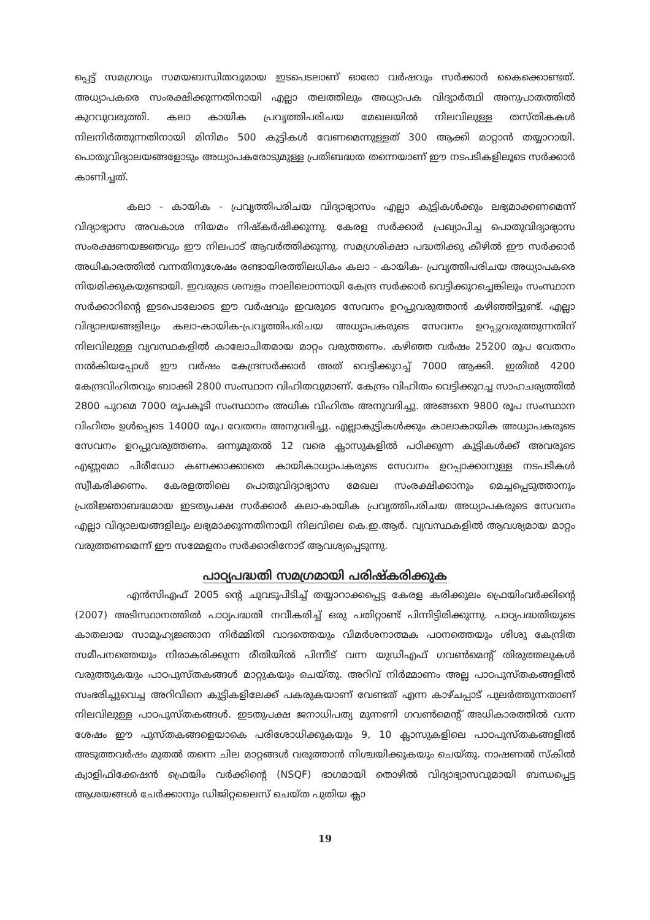പ്പെട്ട് സമഗ്രവും സമയബന്ധിതവുമായ ഇടപെടലാണ് ഓരോ വർഷവും സർക്കാർ കൈക്കൊണ്ടത്. അധ്യാപകരെ സംരക്ഷിക്കുന്നതിനായി എല്ലാ തലത്തിലും അധ്യാപക വിദ്യാർത്ഥി അനുപാതത്തിൽ കുറവുവരുത്തി. കലാ കായിക പ്രവൃത്തിപരിചയ മേഖലയിൽ നിലവിലുള്ള തസ്തികകൾ നിലനിർത്തുന്നതിനായി മിനിമം 500 കുട്ടികൾ വേണമെന്നുള്ളത് 300 ആക്കി മാറ്റാൻ തയ്യാറായി. പൊതുവിദ്യാലയങ്ങളോടും അധ്യാപകരോടുമുള്ള പ്രതിബദ്ധത തന്നെയാണ് ഈ നടപടികളിലൂടെ സർക്കാർ കാണിച്ചത്.
കലാ - കായിക - പ്രവൃത്തിപരിചയ വിദ്യാഭ്യാസം എല്ലാ കുട്ടികൾക്കും ലഭ്യമാക്കണമെന്ന് വിദ്യാഭ്യാസ അവകാശ നിയമം നിഷ്കർഷിക്കുന്നു. കേരള സർക്കാർ പ്രഖ്യാപിച്ച പൊതുവിദ്യാഭ്യാസ സംരക്ഷണയജ്ഞവും ഈ നിലപാട് ആവർത്തിക്കുന്നു. സമഗ്രശിക്ഷാ പദ്ധതിക്കു കീഴിൽ ഈ സർക്കാർ അധികാരത്തിൽ വന്നതിനുശേഷം രണ്ടായിരത്തിലധികം കലാ - കായിക- പ്രവൃത്തിപരിചയ അധ്യാപകരെ നിയമിക്കുകയുണ്ടായി. ഇവരുടെ ശമ്പളം നാലിലൊന്നായി കേന്ദ്ര സർക്കാർ വെട്ടിക്കുറച്ചെങ്കിലും സംസ്ഥാന സർക്കാറിന്റെ ഇടപെടലോടെ ഈ വർഷവും ഇവരുടെ സേവനം ഉറപ്പുവരുത്താൻ കഴിഞ്ഞിട്ടുണ്ട്. എല്ലാ വിദ്യാലയങ്ങളിലും കലാ-കായിക-പ്രവൃത്തിപരിചയ അധ്യാപകരുടെ സേവനം ഉറപ്പുവരുത്തുന്നതിന് നിലവിലുള്ള വ്യവസ്ഥകളിൽ കാലോചിതമായ മാറ്റം വരുത്തണം. കഴിഞ്ഞ വർഷം 25200 രൂപ വേതനം നൽകിയപ്പോൾ ഈ വർഷം കേന്ദ്രസർക്കാർ അത് വെട്ടിക്കുറച്ച് 7000 ആക്കി. ഇതിൽ 4200 കേന്ദ്രവിഹിതവും ബാക്കി 2800 സംസ്ഥാന വിഹിതവുമാണ്. കേന്ദ്രം വിഹിതം വെട്ടിക്കുറച്ച സാഹചര്യത്തിൽ 2800 പുറമെ 7000 രൂപകൂടി സംസ്ഥാനം അധിക വിഹിതം അനുവദിച്ചു. അങ്ങനെ 9800 രൂപ സംസ്ഥാന വിഹിതം ഉൾപ്പെടെ 14000 രൂപ വേതനം അനുവദിച്ചു. എല്ലാകുട്ടികൾക്കും കാലാകായിക അധ്യാപകരുടെ സേവനം ഉറപ്പുവരുത്തണം. ഒന്നുമുതൽ 12 വരെ ക്ലാസുകളിൽ പഠിക്കുന്ന കുട്ടികൾക്ക് അവരുടെ എണ്ണമോ പിരീഡോ കണക്കാക്കാതെ കായികാധ്യാപകരുടെ സേവനം ഉറപ്പാക്കാനുള്ള നടപടികൾ സ്വീകരിക്കണം. കേരളത്തിലെ പൊതുവിദ്യാഭ്യാസ മേഖല സംരക്ഷിക്കാനും മെച്ചപ്പെടുത്താനും പ്രതിജ്ഞാബദ്ധമായ ഇടതുപക്ഷ സർക്കാർ കലാ-കായിക പ്രവൃത്തിപരിചയ അധ്യാപകരുടെ സേവനം എല്ലാ വിദ്യാലയങ്ങളിലും ലഭ്യമാക്കുന്നതിനായി നിലവിലെ കെ.ഇ.ആർ. വ്യവസ്ഥകളിൽ ആവശ്യമായ മാറ്റം വരുത്തണമെന്ന് ഈ സമ്മേളനം സർക്കാരിനോട് ആവശ്യപ്പെടുന്നു.
പാഠ്യപദ്ധതി സമഗ്രമായി പരിഷ്കരിക്കുക
എൻസിഎഫ് 2005 ന്റെ ചുവടുപിടിച്ച് തയ്യാറാക്കപ്പെട്ട കേരള കരിക്കുലം ഫ്രെയിംവർക്കിന്റെ (2007) അടിസ്ഥാനത്തിൽ പാഠ്യപദ്ധതി നവീകരിച്ച് ഒരു പതിറ്റാണ്ട് പിന്നിട്ടിരിക്കുന്നു. പാഠ്യപദ്ധതിയുടെ കാതലായ സാമൂഹ്യജ്ഞാന നിർമ്മിതി വാദത്തെയും വിമർശനാത്മക പഠനത്തെയും ശിശു കേന്ദ്രിത സമീപനത്തെയും നിരാകരിക്കുന്ന രീതിയിൽ പിന്നീട് വന്ന യുഡിഎഫ് ഗവൺമെന്റ് തിരുത്തലുകൾ വരുത്തുകയും പാഠപുസ്തകങ്ങൾ മാറ്റുകയും ചെയ്തു. അറിവ് നിർമ്മാണം അല്ല പാഠപുസ്തകങ്ങളിൽ സംഭരിച്ചുവെച്ച അറിവിനെ കുട്ടികളിലേക്ക് പകരുകയാണ് വേണ്ടത് എന്ന കാഴ്ചപ്പാട് പുലർത്തുന്നതാണ് നിലവിലുള്ള പാഠപുസ്തകങ്ങൾ. ഇടതുപക്ഷ ജനാധിപത്യ മുന്നണി ഗവൺമെന്റ് അധികാരത്തിൽ വന്ന ശേഷം ഈ പുസ്തകങ്ങളെയാകെ പരിശോധിക്കുകയും 9, 10 ക്ലാസുകളിലെ പാഠപുസ്തകങ്ങളിൽ അടുത്തവർഷം മുതൽ തന്നെ ചില മാറ്റങ്ങൾ വരുത്താൻ നിശ്ചയിക്കുകയും ചെയ്തു. നാഷണൽ സ്കിൽ ക്വാളിഫിക്കേഷൻ ഫ്രെയിം വർക്കിന്റെ (NSQF) ഭാഗമായി തൊഴിൽ വിദ്യാഭ്യാസവുമായി ബന്ധപ്പെട്ട ആശയങ്ങൾ ചേർക്കാനും ഡിജിറ്റലൈസ് ചെയ്ത പുതിയ ക്ലാ
19